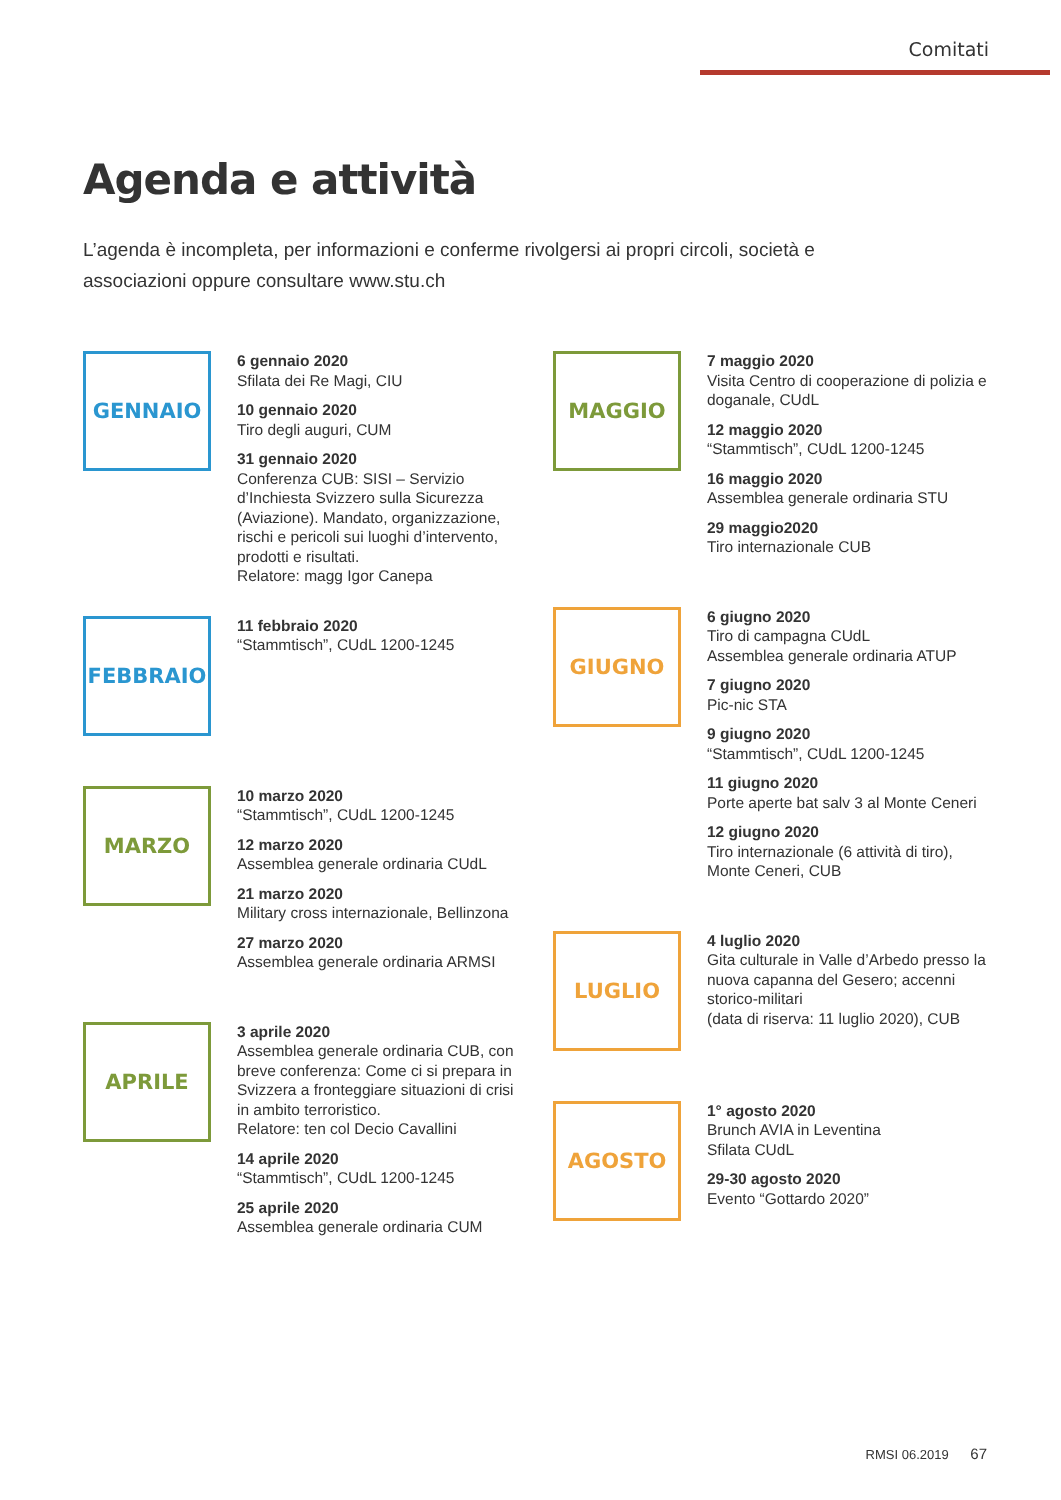Comitati
Agenda e attività
L’agenda è incompleta, per informazioni e conferme rivolgersi ai propri circoli, società e associazioni oppure consultare www.stu.ch
GENNAIO
6 gennaio 2020
Sfilata dei Re Magi, CIU
10 gennaio 2020
Tiro degli auguri, CUM
31 gennaio 2020
Conferenza CUB: SISI – Servizio d’Inchiesta Svizzero sulla Sicurezza (Aviazione). Mandato, organizzazione, rischi e pericoli sui luoghi d’intervento, prodotti e risultati.
Relatore: magg Igor Canepa
FEBBRAIO
11 febbraio 2020
“Stammtisch”, CUdL 1200-1245
MARZO
10 marzo 2020
“Stammtisch”, CUdL 1200-1245
12 marzo 2020
Assemblea generale ordinaria CUdL
21 marzo 2020
Military cross internazionale, Bellinzona
27 marzo 2020
Assemblea generale ordinaria ARMSI
APRILE
3 aprile 2020
Assemblea generale ordinaria CUB, con breve conferenza: Come ci si prepara in Svizzera a fronteggiare situazioni di crisi in ambito terroristico.
Relatore: ten col Decio Cavallini
14 aprile 2020
“Stammtisch”, CUdL 1200-1245
25 aprile 2020
Assemblea generale ordinaria CUM
MAGGIO
7 maggio 2020
Visita Centro di cooperazione di polizia e doganale, CUdL
12 maggio 2020
“Stammtisch”, CUdL 1200-1245
16 maggio 2020
Assemblea generale ordinaria STU
29 maggio2020
Tiro internazionale CUB
GIUGNO
6 giugno 2020
Tiro di campagna CUdL
Assemblea generale ordinaria ATUP
7 giugno 2020
Pic-nic STA
9 giugno 2020
“Stammtisch”, CUdL 1200-1245
11 giugno 2020
Porte aperte bat salv 3 al Monte Ceneri
12 giugno 2020
Tiro internazionale (6 attività di tiro), Monte Ceneri, CUB
LUGLIO
4 luglio 2020
Gita culturale in Valle d’Arbedo presso la nuova capanna del Gesero; accenni storico-militari
(data di riserva: 11 luglio 2020), CUB
AGOSTO
1° agosto 2020
Brunch AVIA in Leventina
Sfilata CUdL
29-30 agosto 2020
Evento “Gottardo 2020”
RMSI 06.2019 67